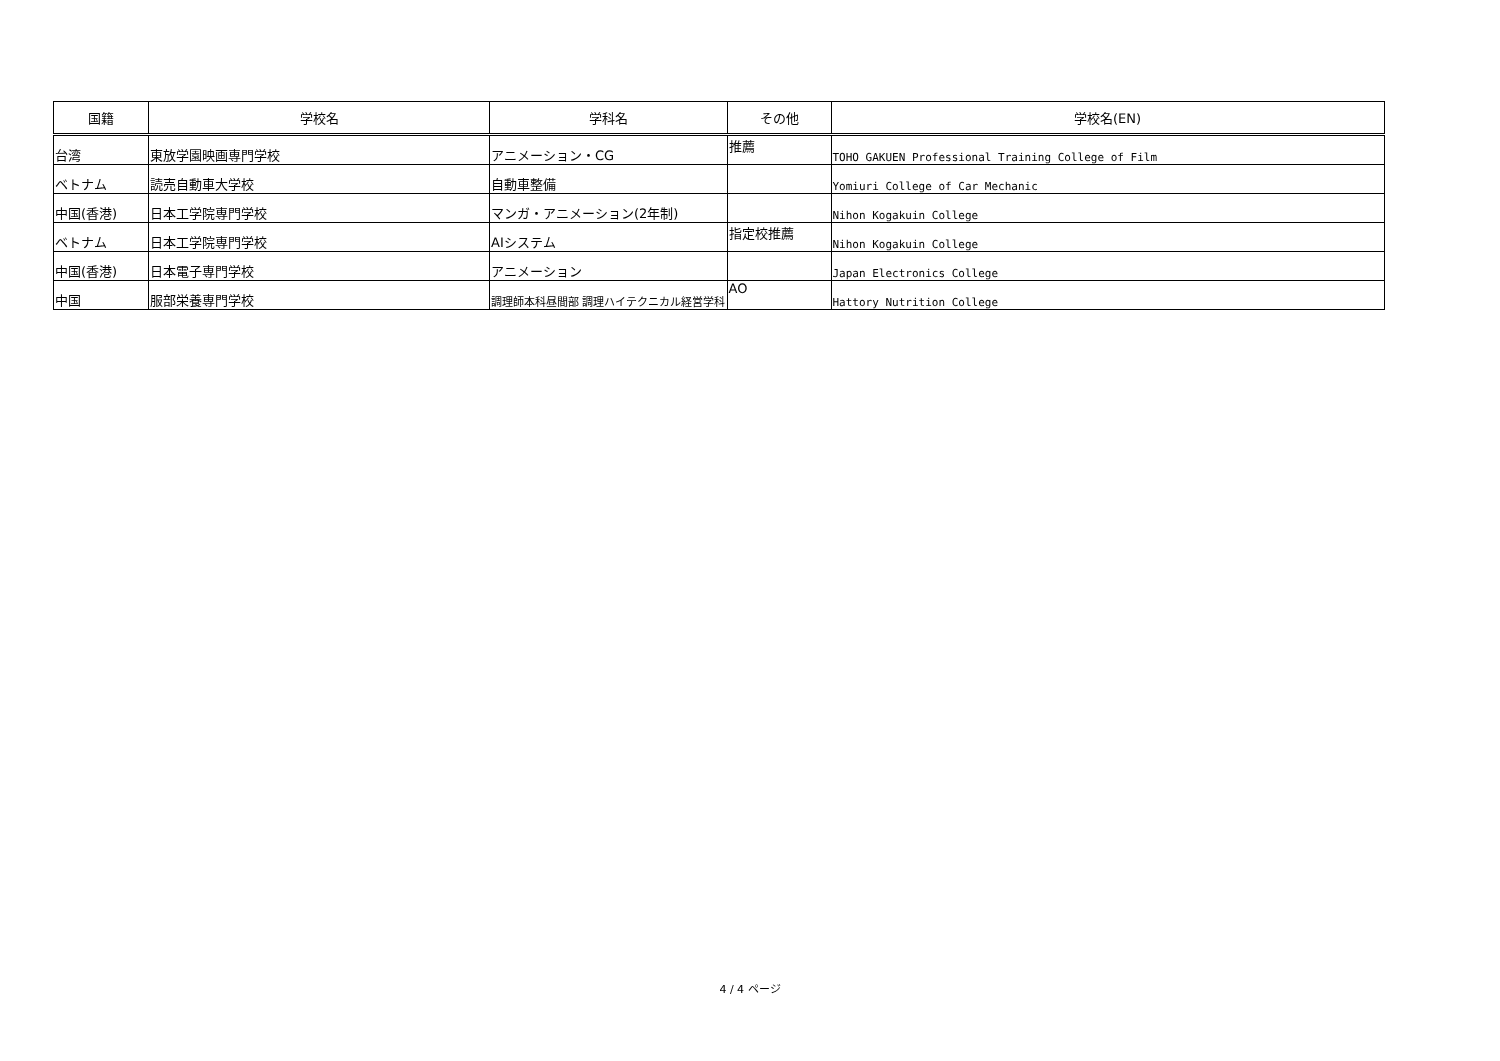| 国籍 | 学校名 | 学科名 | その他 | 学校名(EN) |
| --- | --- | --- | --- | --- |
| 台湾 | 東放学園映画専門学校 | アニメーション・CG | 推薦 | TOHO GAKUEN Professional Training College of Film |
| ベトナム | 読売自動車大学校 | 自動車整備 | | Yomiuri College of Car Mechanic |
| 中国(香港) | 日本工学院専門学校 | マンガ・アニメーション(2年制) | | Nihon Kogakuin College |
| ベトナム | 日本工学院専門学校 | AIシステム | 指定校推薦 | Nihon Kogakuin College |
| 中国(香港) | 日本電子専門学校 | アニメーション | | Japan Electronics College |
| 中国 | 服部栄養専門学校 | 調理師本科昼間部 調理ハイテクニカル経営学科 | AO | Hattory Nutrition College |
4 / 4 ページ